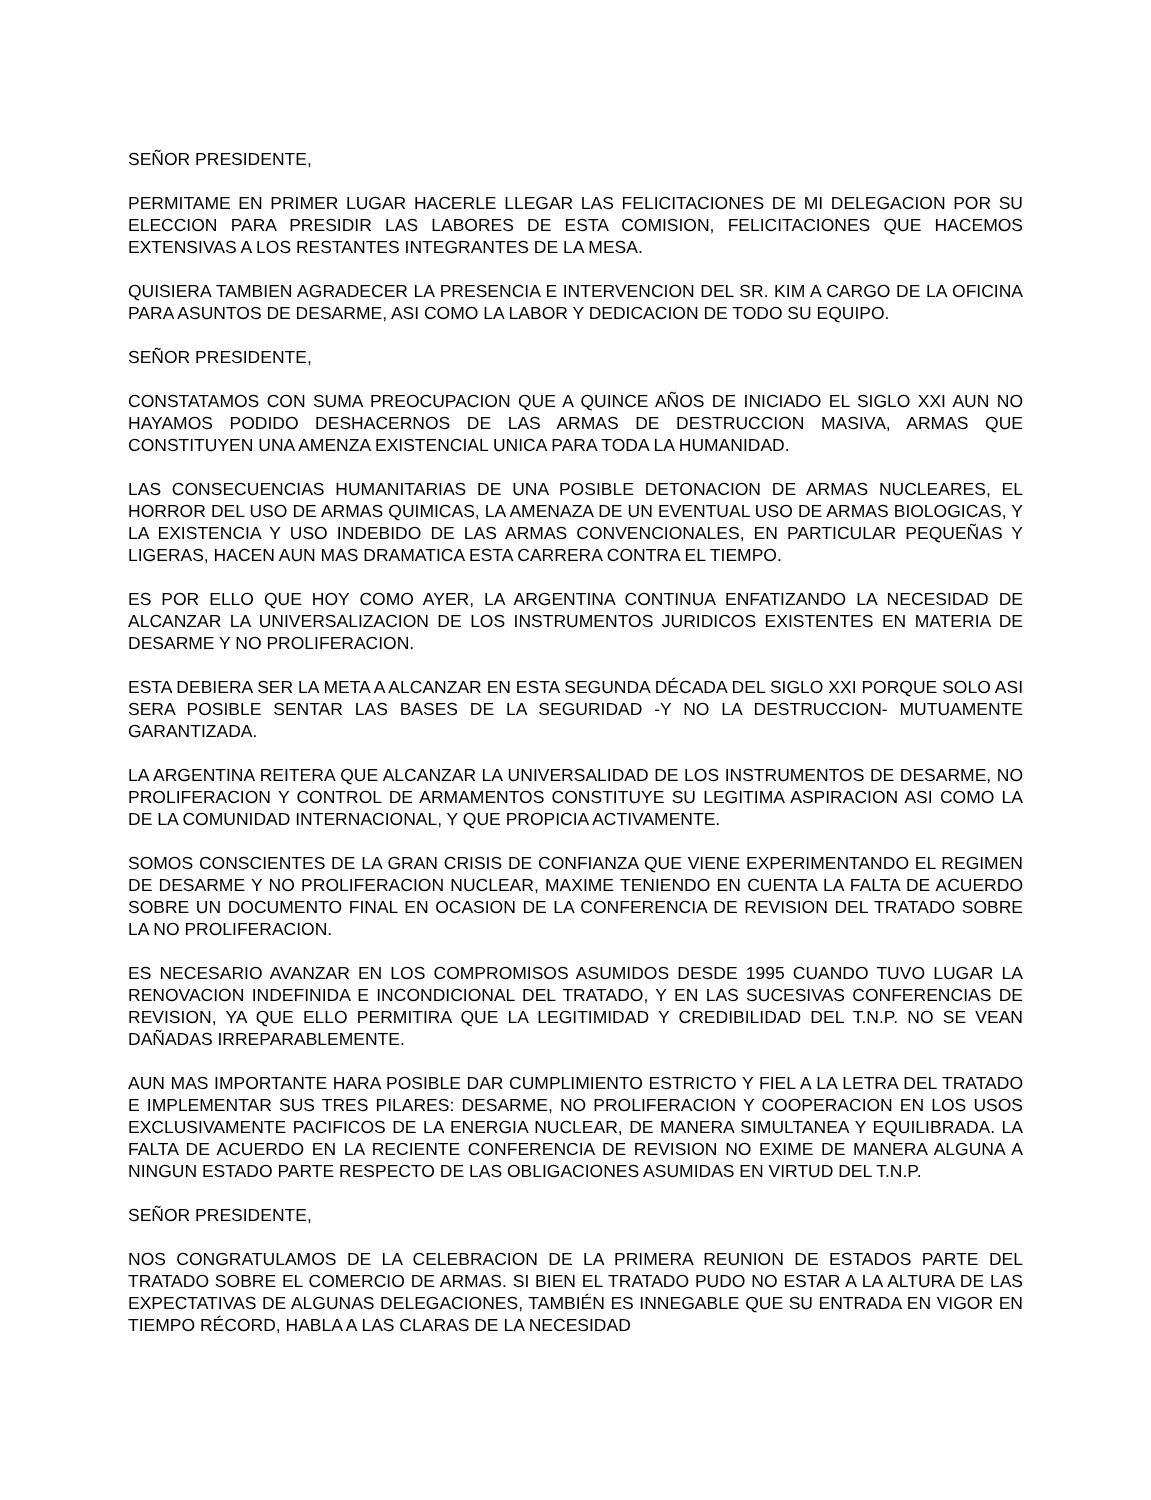SEÑOR PRESIDENTE,
PERMITAME EN PRIMER LUGAR HACERLE LLEGAR LAS FELICITACIONES DE MI DELEGACION POR SU ELECCION PARA PRESIDIR LAS LABORES DE ESTA COMISION, FELICITACIONES QUE HACEMOS EXTENSIVAS A LOS RESTANTES INTEGRANTES DE LA MESA.
QUISIERA TAMBIEN AGRADECER LA PRESENCIA E INTERVENCION DEL SR. KIM A CARGO DE LA OFICINA PARA ASUNTOS DE DESARME, ASI COMO LA LABOR Y DEDICACION DE TODO SU EQUIPO.
SEÑOR PRESIDENTE,
CONSTATAMOS CON SUMA PREOCUPACION QUE A QUINCE AÑOS DE INICIADO EL SIGLO XXI AUN NO HAYAMOS PODIDO DESHACERNOS DE LAS ARMAS DE DESTRUCCION MASIVA, ARMAS QUE CONSTITUYEN UNA AMENZA EXISTENCIAL UNICA PARA TODA LA HUMANIDAD.
LAS CONSECUENCIAS HUMANITARIAS DE UNA POSIBLE DETONACION DE ARMAS NUCLEARES, EL HORROR DEL USO DE ARMAS QUIMICAS, LA AMENAZA DE UN EVENTUAL USO DE ARMAS BIOLOGICAS, Y LA EXISTENCIA Y USO INDEBIDO DE LAS ARMAS CONVENCIONALES, EN PARTICULAR PEQUEÑAS Y LIGERAS, HACEN AUN MAS DRAMATICA ESTA CARRERA CONTRA EL TIEMPO.
ES POR ELLO QUE HOY COMO AYER, LA ARGENTINA CONTINUA ENFATIZANDO LA NECESIDAD DE ALCANZAR LA UNIVERSALIZACION DE LOS INSTRUMENTOS JURIDICOS EXISTENTES EN MATERIA DE DESARME Y NO PROLIFERACION.
ESTA DEBIERA SER LA META A ALCANZAR EN ESTA SEGUNDA DÉCADA DEL SIGLO XXI PORQUE SOLO ASI SERA POSIBLE SENTAR LAS BASES DE LA SEGURIDAD -Y NO LA DESTRUCCION- MUTUAMENTE GARANTIZADA.
LA ARGENTINA REITERA QUE ALCANZAR LA UNIVERSALIDAD DE LOS INSTRUMENTOS DE DESARME, NO PROLIFERACION Y CONTROL DE ARMAMENTOS CONSTITUYE SU LEGITIMA ASPIRACION ASI COMO LA DE LA COMUNIDAD INTERNACIONAL, Y QUE PROPICIA ACTIVAMENTE.
SOMOS CONSCIENTES DE LA GRAN CRISIS DE CONFIANZA QUE VIENE EXPERIMENTANDO EL REGIMEN DE DESARME Y NO PROLIFERACION NUCLEAR, MAXIME TENIENDO EN CUENTA LA FALTA DE ACUERDO SOBRE UN DOCUMENTO FINAL EN OCASION DE LA CONFERENCIA DE REVISION DEL TRATADO SOBRE LA NO PROLIFERACION.
ES NECESARIO AVANZAR EN LOS COMPROMISOS ASUMIDOS DESDE 1995 CUANDO TUVO LUGAR LA RENOVACION INDEFINIDA E INCONDICIONAL DEL TRATADO, Y EN LAS SUCESIVAS CONFERENCIAS DE REVISION, YA QUE ELLO PERMITIRA QUE LA LEGITIMIDAD Y CREDIBILIDAD DEL T.N.P. NO SE VEAN DAÑADAS IRREPARABLEMENTE.
AUN MAS IMPORTANTE HARA POSIBLE DAR CUMPLIMIENTO ESTRICTO Y FIEL A LA LETRA DEL TRATADO E IMPLEMENTAR SUS TRES PILARES: DESARME, NO PROLIFERACION Y COOPERACION EN LOS USOS EXCLUSIVAMENTE PACIFICOS DE LA ENERGIA NUCLEAR, DE MANERA SIMULTANEA Y EQUILIBRADA. LA FALTA DE ACUERDO EN LA RECIENTE CONFERENCIA DE REVISION NO EXIME DE MANERA ALGUNA A NINGUN ESTADO PARTE RESPECTO DE LAS OBLIGACIONES ASUMIDAS EN VIRTUD DEL T.N.P.
SEÑOR PRESIDENTE,
NOS CONGRATULAMOS DE LA CELEBRACION DE LA PRIMERA REUNION DE ESTADOS PARTE DEL TRATADO SOBRE EL COMERCIO DE ARMAS. SI BIEN EL TRATADO PUDO NO ESTAR A LA ALTURA DE LAS EXPECTATIVAS DE ALGUNAS DELEGACIONES, TAMBIÉN ES INNEGABLE QUE SU ENTRADA EN VIGOR EN TIEMPO RÉCORD, HABLA A LAS CLARAS DE LA NECESIDAD